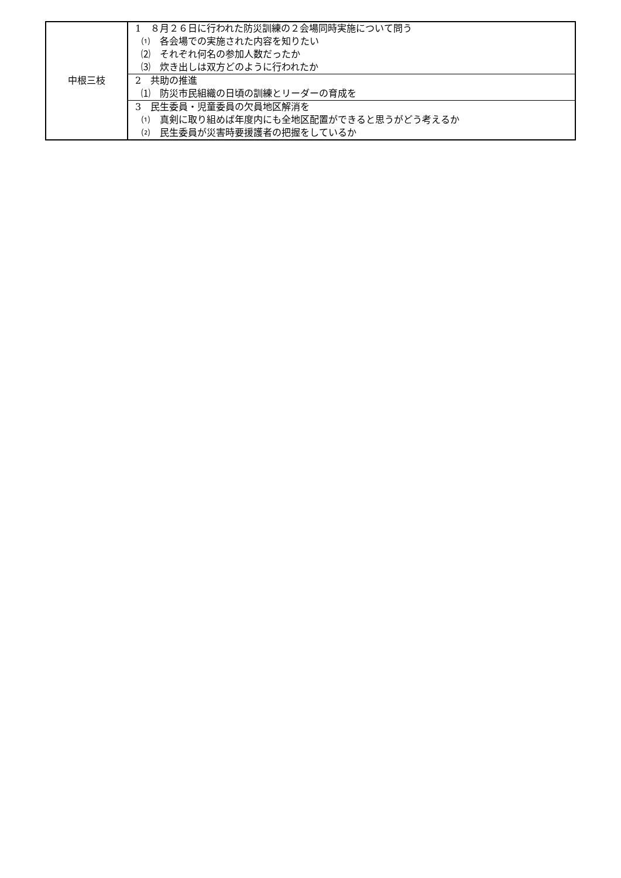| 中根三枝 | 1 ８月２６日に行われた防災訓練の２会場同時実施について問う ⑴ 各会場での実施された内容を知りたい ⑵ それぞれ何名の参加人数だったか ⑶ 炊き出しは双方どのように行われたか |
| | 2 共助の推進 ⑴ 防災市民組織の日頃の訓練とリーダーの育成を |
| | 3 民生委員・児童委員の欠員地区解消を ⑴ 真剣に取り組めば年度内にも全地区配置ができると思うがどう考えるか ⑵ 民生委員が災害時要援護者の把握をしているか |